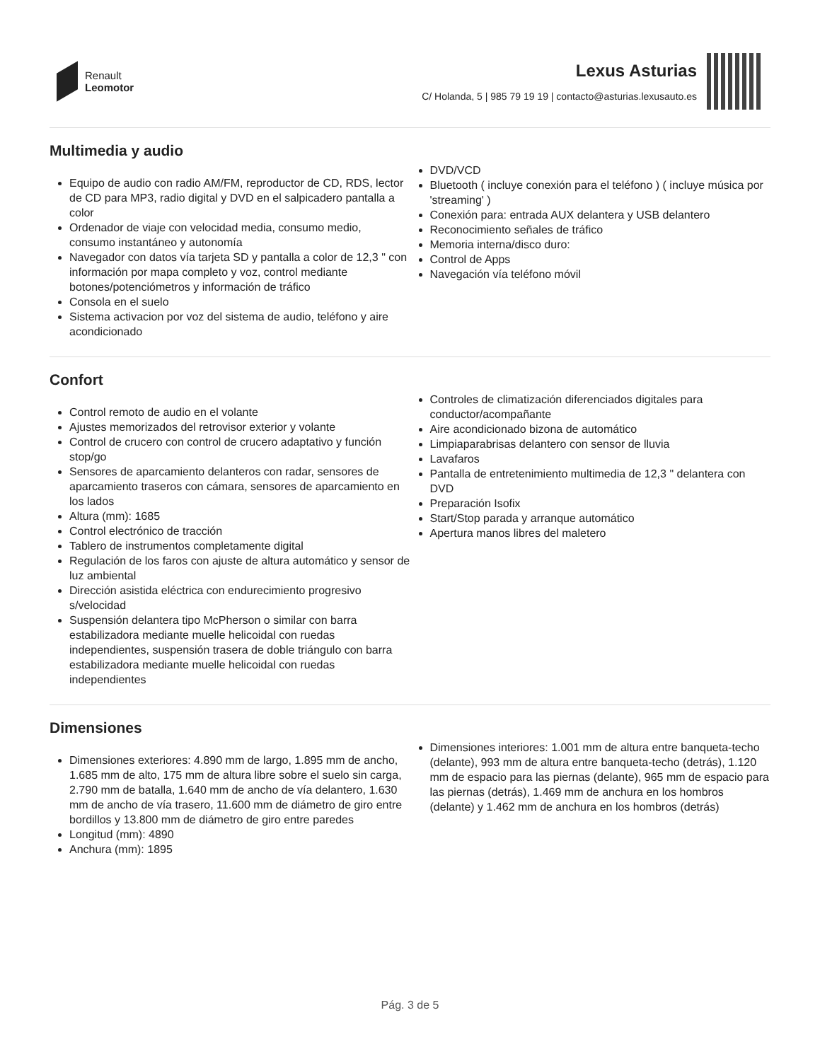Renault
Leomotor
Lexus Asturias
C/ Holanda, 5 | 985 79 19 19 | contacto@asturias.lexusauto.es
Multimedia y audio
Equipo de audio con radio AM/FM, reproductor de CD, RDS, lector de CD para MP3, radio digital y DVD en el salpicadero pantalla a color
Ordenador de viaje con velocidad media, consumo medio, consumo instantáneo y autonomía
Navegador con datos vía tarjeta SD y pantalla a color de 12,3 " con información por mapa completo y voz, control mediante botones/potenciómetros y información de tráfico
Consola en el suelo
Sistema activacion por voz del sistema de audio, teléfono y aire acondicionado
DVD/VCD
Bluetooth ( incluye conexión para el teléfono ) ( incluye música por 'streaming' )
Conexión para: entrada AUX delantera y USB delantero
Reconocimiento señales de tráfico
Memoria interna/disco duro:
Control de Apps
Navegación vía teléfono móvil
Confort
Control remoto de audio en el volante
Ajustes memorizados del retrovisor exterior y volante
Control de crucero con control de crucero adaptativo y función stop/go
Sensores de aparcamiento delanteros con radar, sensores de aparcamiento traseros con cámara, sensores de aparcamiento en los lados
Altura (mm): 1685
Control electrónico de tracción
Tablero de instrumentos completamente digital
Regulación de los faros con ajuste de altura automático y sensor de luz ambiental
Dirección asistida eléctrica con endurecimiento progresivo s/velocidad
Suspensión delantera tipo McPherson o similar con barra estabilizadora mediante muelle helicoidal con ruedas independientes, suspensión trasera de doble triángulo con barra estabilizadora mediante muelle helicoidal con ruedas independientes
Controles de climatización diferenciados digitales para conductor/acompañante
Aire acondicionado bizona de automático
Limpiaparabrisas delantero con sensor de lluvia
Lavafaros
Pantalla de entretenimiento multimedia de 12,3 " delantera con DVD
Preparación Isofix
Start/Stop parada y arranque automático
Apertura manos libres del maletero
Dimensiones
Dimensiones exteriores: 4.890 mm de largo, 1.895 mm de ancho, 1.685 mm de alto, 175 mm de altura libre sobre el suelo sin carga, 2.790 mm de batalla, 1.640 mm de ancho de vía delantero, 1.630 mm de ancho de vía trasero, 11.600 mm de diámetro de giro entre bordillos y 13.800 mm de diámetro de giro entre paredes
Longitud (mm): 4890
Anchura (mm): 1895
Dimensiones interiores: 1.001 mm de altura entre banqueta-techo (delante), 993 mm de altura entre banqueta-techo (detrás), 1.120 mm de espacio para las piernas (delante), 965 mm de espacio para las piernas (detrás), 1.469 mm de anchura en los hombros (delante) y 1.462 mm de anchura en los hombros (detrás)
Pág. 3 de 5